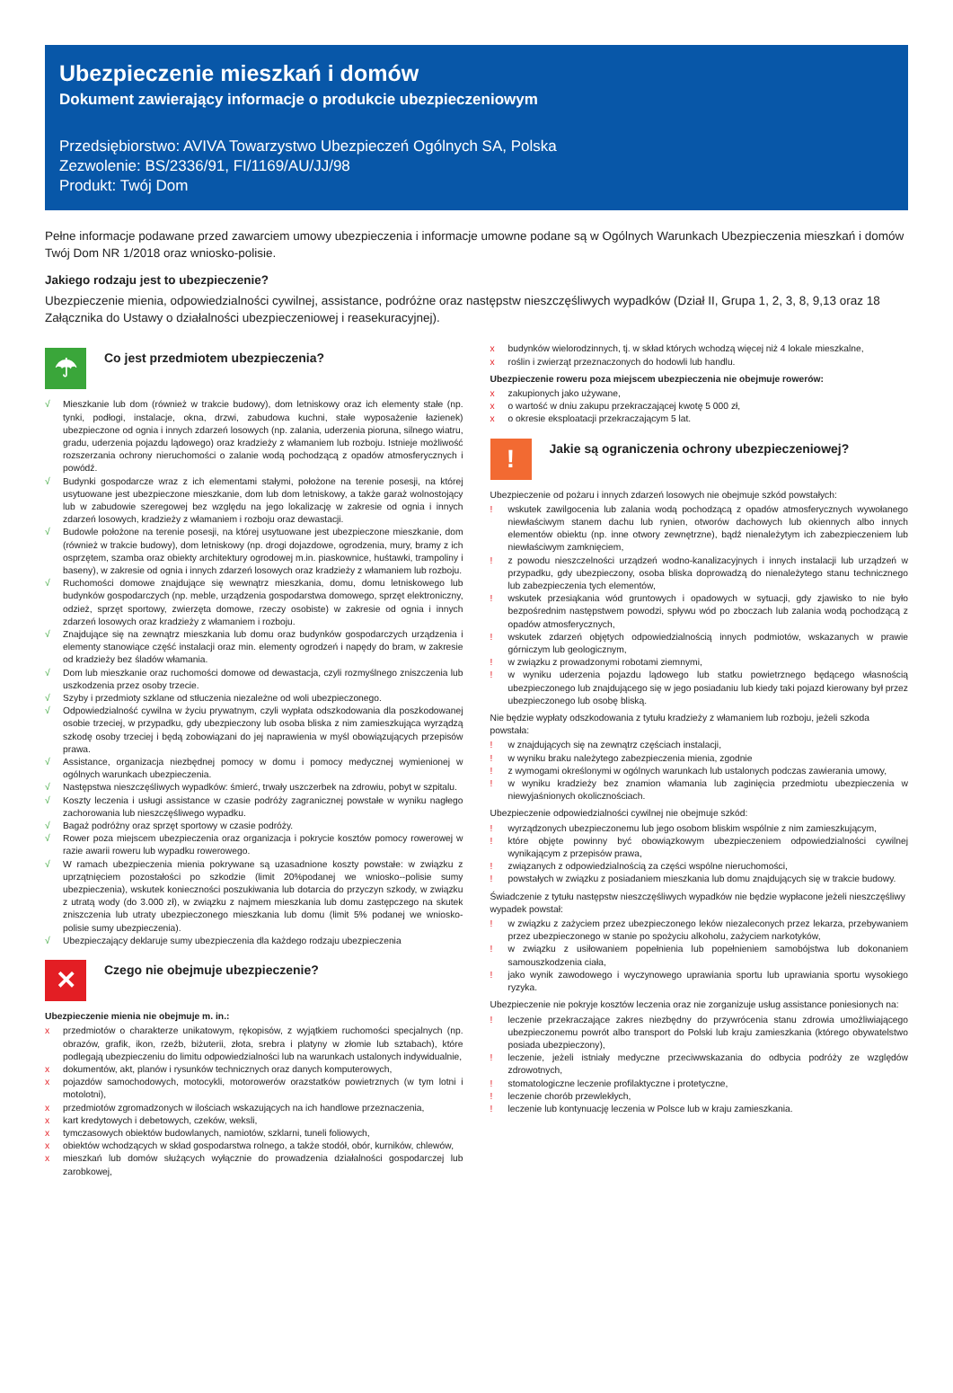Ubezpieczenie mieszkań i domów
Dokument zawierający informacje o produkcie ubezpieczeniowym
Przedsiębiorstwo: AVIVA Towarzystwo Ubezpieczeń Ogólnych SA, Polska
Zezwolenie: BS/2336/91, FI/1169/AU/JJ/98
Produkt: Twój Dom
Pełne informacje podawane przed zawarciem umowy ubezpieczenia i informacje umowne podane są w Ogólnych Warunkach Ubezpieczenia mieszkań i domów Twój Dom NR 1/2018 oraz wniosko-polisie.
Jakiego rodzaju jest to ubezpieczenie?
Ubezpieczenie mienia, odpowiedzialności cywilnej, assistance, podróżne oraz następstw nieszczęśliwych wypadków (Dział II, Grupa 1, 2, 3, 8, 9,13 oraz 18 Załącznika do Ustawy o działalności ubezpieczeniowej i reasekuracyjnej).
☂
Co jest przedmiotem ubezpieczenia?
√ Mieszkanie lub dom (również w trakcie budowy), dom letniskowy oraz ich elementy stałe (np. tynki, podłogi, instalacje, okna, drzwi, zabudowa kuchni, stałe wyposażenie łazienek) ubezpieczone od ognia i innych zdarzeń losowych (np. zalania, uderzenia pioruna, silnego wiatru, gradu, uderzenia pojazdu lądowego) oraz kradzieży z włamaniem lub rozboju. Istnieje możliwość rozszerzania ochrony nieruchomości o zalanie wodą pochodzącą z opadów atmosferycznych i powódź.
√ Budynki gospodarcze wraz z ich elementami stałymi, położone na terenie posesji, na której usytuowane jest ubezpieczone mieszkanie, dom lub dom letniskowy, a także garaż wolnostojący lub w zabudowie szeregowej bez względu na jego lokalizację w zakresie od ognia i innych zdarzeń losowych, kradzieży z włamaniem i rozboju oraz dewastacji.
√ Budowle położone na terenie posesji, na której usytuowane jest ubezpieczone mieszkanie, dom (również w trakcie budowy), dom letniskowy (np. drogi dojazdowe, ogrodzenia, mury, bramy z ich osprzętem, szamba oraz obiekty architektury ogrodowej m.in. piaskownice, huśtawki, trampoliny i baseny), w zakresie od ognia i innych zdarzeń losowych oraz kradzieży z włamaniem lub rozboju.
√ Ruchomości domowe znajdujące się wewnątrz mieszkania, domu, domu letniskowego lub budynków gospodarczych (np. meble, urządzenia gospodarstwa domowego, sprzęt elektroniczny, odzież, sprzęt sportowy, zwierzęta domowe, rzeczy osobiste) w zakresie od ognia i innych zdarzeń losowych oraz kradzieży z włamaniem i rozboju.
√ Znajdujące się na zewnątrz mieszkania lub domu oraz budynków gospodarczych urządzenia i elementy stanowiące część instalacji oraz min. elementy ogrodzeń i napędy do bram, w zakresie od kradzieży bez śladów włamania.
√ Dom lub mieszkanie oraz ruchomości domowe od dewastacja, czyli rozmyślnego zniszczenia lub uszkodzenia przez osoby trzecie.
√ Szyby i przedmioty szklane od stłuczenia niezależne od woli ubezpieczonego.
√ Odpowiedzialność cywilna w życiu prywatnym, czyli wypłata odszkodowania dla poszkodowanej osobie trzeciej, w przypadku, gdy ubezpieczony lub osoba bliska z nim zamieszkująca wyrządzą szkodę osoby trzeciej i będą zobowiązani do jej naprawienia w myśl obowiązujących przepisów prawa.
√ Assistance, organizacja niezbędnej pomocy w domu i pomocy medycznej wymienionej w ogólnych warunkach ubezpieczenia.
√ Następstwa nieszczęśliwych wypadków: śmierć, trwały uszczerbek na zdrowiu, pobyt w szpitalu.
√ Koszty leczenia i usługi assistance w czasie podróży zagranicznej powstałe w wyniku nagłego zachorowania lub nieszczęśliwego wypadku.
√ Bagaż podróżny oraz sprzęt sportowy w czasie podróży.
√ Rower poza miejscem ubezpieczenia oraz organizacja i pokrycie kosztów pomocy rowerowej w razie awarii roweru lub wypadku rowerowego.
√ W ramach ubezpieczenia mienia pokrywane są uzasadnione koszty powstałe: w związku z uprzątnięciem pozostałości po szkodzie (limit 20%podanej we wniosko--polisie sumy ubezpieczenia), wskutek konieczności poszukiwania lub dotarcia do przyczyn szkody, w związku z utratą wody (do 3.000 zł), w związku z najmem mieszkania lub domu zastępczego na skutek zniszczenia lub utraty ubezpieczonego mieszkania lub domu (limit 5% podanej we wniosko-polisie sumy ubezpieczenia).
√ Ubezpieczający deklaruje sumy ubezpieczenia dla każdego rodzaju ubezpieczenia
✕
Czego nie obejmuje ubezpieczenie?
Ubezpieczenie mienia nie obejmuje m. in.:
x przedmiotów o charakterze unikatowym, rękopisów, z wyjątkiem ruchomości specjalnych (np. obrazów, grafik, ikon, rzeźb, biżuterii, złota, srebra i platyny w złomie lub sztabach), które podlegają ubezpieczeniu do limitu odpowiedzialności lub na warunkach ustalonych indywidualnie,
x dokumentów, akt, planów i rysunków technicznych oraz danych komputerowych,
x pojazdów samochodowych, motocykli, motorowerów orazstatków powietrznych (w tym lotni i motolotni),
x przedmiotów zgromadzonych w ilościach wskazujących na ich handlowe przeznaczenia,
x kart kredytowych i debetowych, czeków, weksli,
x tymczasowych obiektów budowlanych, namiotów, szklarni, tuneli foliowych,
x obiektów wchodzących w skład gospodarstwa rolnego, a także stodół, obór, kurników, chlewów,
x mieszkań lub domów służących wyłącznie do prowadzenia działalności gospodarczej lub zarobkowej,
x budynków wielorodzinnych, tj. w skład których wchodzą więcej niż 4 lokale mieszkalne,
x roślin i zwierząt przeznaczonych do hodowli lub handlu.
Ubezpieczenie roweru poza miejscem ubezpieczenia nie obejmuje rowerów:
x zakupionych jako używane,
x o wartość w dniu zakupu przekraczającej kwotę 5 000 zł,
x o okresie eksploatacji przekraczającym 5 lat.
!
Jakie są ograniczenia ochrony ubezpieczeniowej?
Ubezpieczenie od pożaru i innych zdarzeń losowych nie obejmuje szkód powstałych:
! wskutek zawilgocenia lub zalania wodą pochodzącą z opadów atmosferycznych wywołanego niewłaściwym stanem dachu lub rynien, otworów dachowych lub okiennych albo innych elementów obiektu (np. inne otwory zewnętrzne), bądź nienależytym ich zabezpieczeniem lub niewłaściwym zamknięciem,
! z powodu nieszczelności urządzeń wodno-kanalizacyjnych i innych instalacji lub urządzeń w przypadku, gdy ubezpieczony, osoba bliska doprowadzą do nienależytego stanu technicznego lub zabezpieczenia tych elementów,
! wskutek przesiąkania wód gruntowych i opadowych w sytuacji, gdy zjawisko to nie było bezpośrednim następstwem powodzi, spływu wód po zboczach lub zalania wodą pochodzącą z opadów atmosferycznych,
! wskutek zdarzeń objętych odpowiedzialnością innych podmiotów, wskazanych w prawie górniczym lub geologicznym,
! w związku z prowadzonymi robotami ziemnymi,
! w wyniku uderzenia pojazdu lądowego lub statku powietrznego będącego własnością ubezpieczonego lub znajdującego się w jego posiadaniu lub kiedy taki pojazd kierowany był przez ubezpieczonego lub osobę bliską.
Nie będzie wypłaty odszkodowania z tytułu kradzieży z włamaniem lub rozboju, jeżeli szkoda powstała:
! w znajdujących się na zewnątrz częściach instalacji,
! w wyniku braku należytego zabezpieczenia mienia, zgodnie
! z wymogami określonymi w ogólnych warunkach lub ustalonych podczas zawierania umowy,
! w wyniku kradzieży bez znamion włamania lub zaginięcia przedmiotu ubezpieczenia w niewyjaśnionych okolicznościach.
Ubezpieczenie odpowiedzialności cywilnej nie obejmuje szkód:
! wyrządzonych ubezpieczonemu lub jego osobom bliskim wspólnie z nim zamieszkującym,
! które objęte powinny być obowiązkowym ubezpieczeniem odpowiedzialności cywilnej wynikającym z przepisów prawa,
! związanych z odpowiedzialnością za części wspólne nieruchomości,
! powstałych w związku z posiadaniem mieszkania lub domu znajdujących się w trakcie budowy.
Świadczenie z tytułu następstw nieszczęśliwych wypadków nie będzie wypłacone jeżeli nieszczęśliwy wypadek powstał:
! w związku z zażyciem przez ubezpieczonego leków niezaleconych przez lekarza, przebywaniem przez ubezpieczonego w stanie po spożyciu alkoholu, zażyciem narkotyków,
! w związku z usiłowaniem popełnienia lub popełnieniem samobójstwa lub dokonaniem samouszkodzenia ciała,
! jako wynik zawodowego i wyczynowego uprawiania sportu lub uprawiania sportu wysokiego ryzyka.
Ubezpieczenie nie pokryje kosztów leczenia oraz nie zorganizuje usług assistance poniesionych na:
! leczenie przekraczające zakres niezbędny do przywrócenia stanu zdrowia umożliwiającego ubezpieczonemu powrót albo transport do Polski lub kraju zamieszkania (którego obywatelstwo posiada ubezpieczony),
! leczenie, jeżeli istniały medyczne przeciwwskazania do odbycia podróży ze względów zdrowotnych,
! stomatologiczne leczenie profilaktyczne i protetyczne,
! leczenie chorób przewlekłych,
! leczenie lub kontynuację leczenia w Polsce lub w kraju zamieszkania.